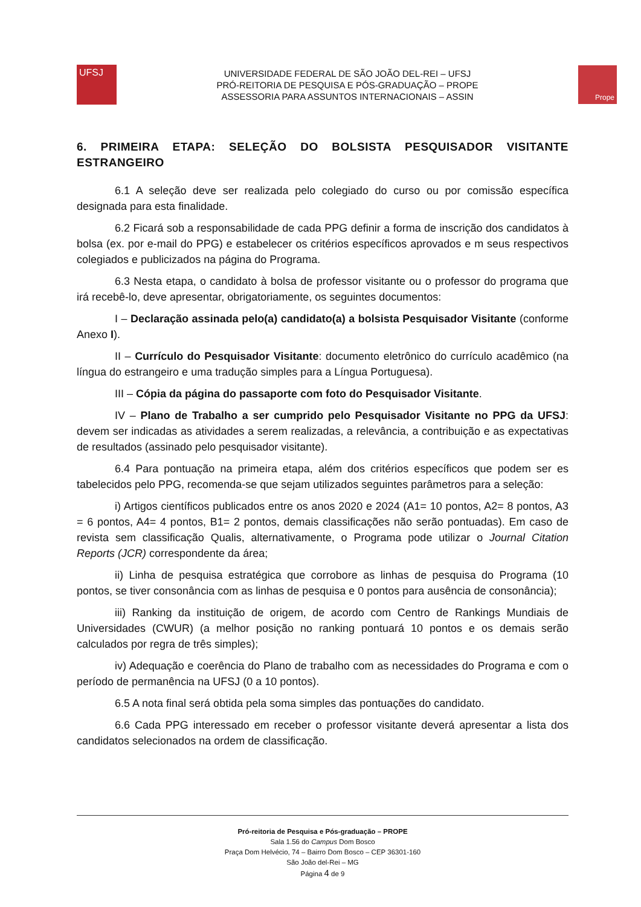UFSJ
UNIVERSIDADE FEDERAL DE SÃO JOÃO DEL-REI – UFSJ
PRÓ-REITORIA DE PESQUISA E PÓS-GRADUAÇÃO – PROPE
ASSESSORIA PARA ASSUNTOS INTERNACIONAIS – ASSIN
Prope
6. PRIMEIRA ETAPA: SELEÇÃO DO BOLSISTA PESQUISADOR VISITANTE ESTRANGEIRO
6.1 A seleção deve ser realizada pelo colegiado do curso ou por comissão específica designada para esta finalidade.
6.2 Ficará sob a responsabilidade de cada PPG definir a forma de inscrição dos candidatos à bolsa (ex. por e-mail do PPG) e estabelecer os critérios específicos aprovados e m seus respectivos colegiados e publicizados na página do Programa.
6.3 Nesta etapa, o candidato à bolsa de professor visitante ou o professor do programa que irá recebê-lo, deve apresentar, obrigatoriamente, os seguintes documentos:
I – Declaração assinada pelo(a) candidato(a) a bolsista Pesquisador Visitante (conforme Anexo I).
II – Currículo do Pesquisador Visitante: documento eletrônico do currículo acadêmico (na língua do estrangeiro e uma tradução simples para a Língua Portuguesa).
III – Cópia da página do passaporte com foto do Pesquisador Visitante.
IV – Plano de Trabalho a ser cumprido pelo Pesquisador Visitante no PPG da UFSJ: devem ser indicadas as atividades a serem realizadas, a relevância, a contribuição e as expectativas de resultados (assinado pelo pesquisador visitante).
6.4 Para pontuação na primeira etapa, além dos critérios específicos que podem ser es tabelecidos pelo PPG, recomenda-se que sejam utilizados seguintes parâmetros para a seleção:
i) Artigos científicos publicados entre os anos 2020 e 2024 (A1= 10 pontos, A2= 8 pontos, A3 = 6 pontos, A4= 4 pontos, B1= 2 pontos, demais classificações não serão pontuadas). Em caso de revista sem classificação Qualis, alternativamente, o Programa pode utilizar o Journal Citation Reports (JCR) correspondente da área;
ii) Linha de pesquisa estratégica que corrobore as linhas de pesquisa do Programa (10 pontos, se tiver consonância com as linhas de pesquisa e 0 pontos para ausência de consonância);
iii) Ranking da instituição de origem, de acordo com Centro de Rankings Mundiais de Universidades (CWUR) (a melhor posição no ranking pontuará 10 pontos e os demais serão calculados por regra de três simples);
iv) Adequação e coerência do Plano de trabalho com as necessidades do Programa e com o período de permanência na UFSJ (0 a 10 pontos).
6.5 A nota final será obtida pela soma simples das pontuações do candidato.
6.6 Cada PPG interessado em receber o professor visitante deverá apresentar a lista dos candidatos selecionados na ordem de classificação.
Pró-reitoria de Pesquisa e Pós-graduação – PROPE
Sala 1.56 do Campus Dom Bosco
Praça Dom Helvécio, 74 – Bairro Dom Bosco – CEP 36301-160
São João del-Rei – MG
Página 4 de 9